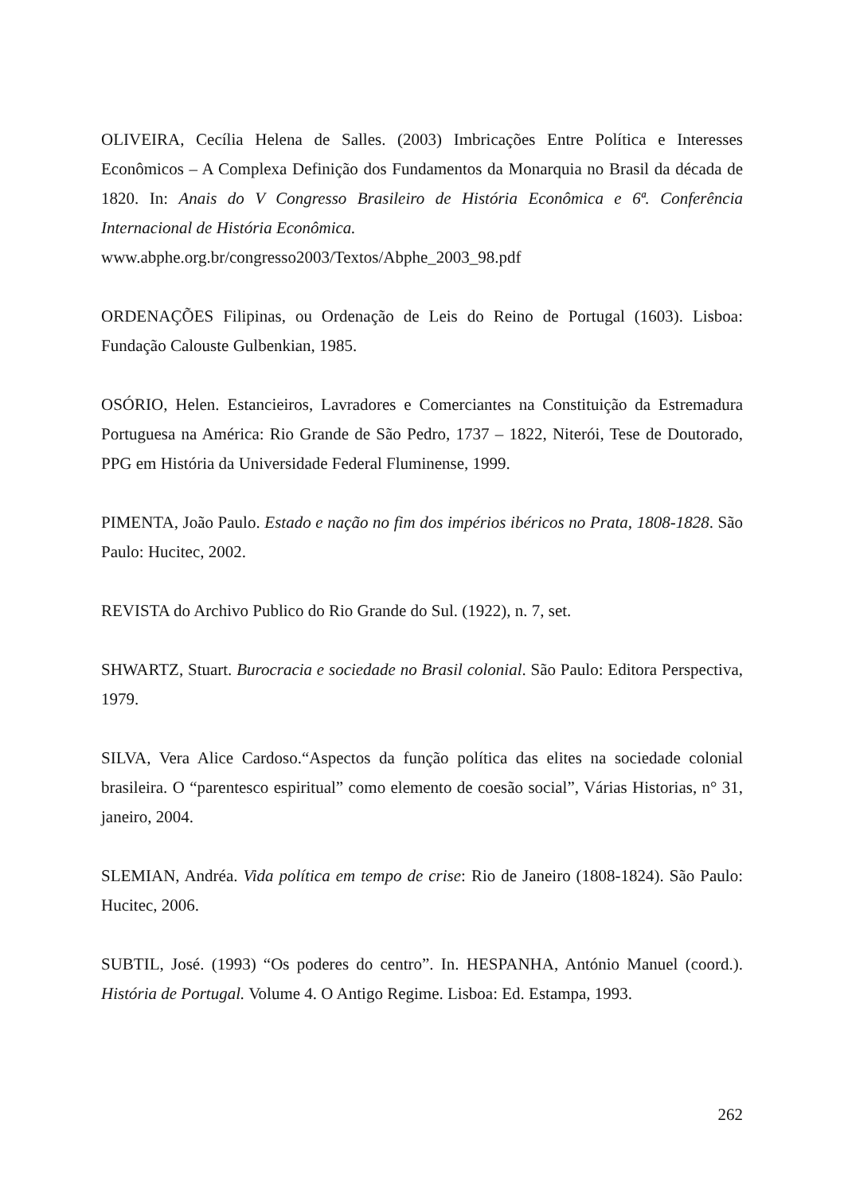OLIVEIRA, Cecília Helena de Salles. (2003) Imbricações Entre Política e Interesses Econômicos – A Complexa Definição dos Fundamentos da Monarquia no Brasil da década de 1820. In: Anais do V Congresso Brasileiro de História Econômica e 6ª. Conferência Internacional de História Econômica.
www.abphe.org.br/congresso2003/Textos/Abphe_2003_98.pdf
ORDENAÇÕES Filipinas, ou Ordenação de Leis do Reino de Portugal (1603). Lisboa: Fundação Calouste Gulbenkian, 1985.
OSÓRIO, Helen. Estancieiros, Lavradores e Comerciantes na Constituição da Estremadura Portuguesa na América: Rio Grande de São Pedro, 1737 – 1822, Niterói, Tese de Doutorado, PPG em História da Universidade Federal Fluminense, 1999.
PIMENTA, João Paulo. Estado e nação no fim dos impérios ibéricos no Prata, 1808-1828. São Paulo: Hucitec, 2002.
REVISTA do Archivo Publico do Rio Grande do Sul. (1922), n. 7, set.
SHWARTZ, Stuart. Burocracia e sociedade no Brasil colonial. São Paulo: Editora Perspectiva, 1979.
SILVA, Vera Alice Cardoso.“Aspectos da função política das elites na sociedade colonial brasileira. O “parentesco espiritual” como elemento de coesão social”, Várias Historias, n° 31, janeiro, 2004.
SLEMIAN, Andréa. Vida política em tempo de crise: Rio de Janeiro (1808-1824). São Paulo: Hucitec, 2006.
SUBTIL, José. (1993) “Os poderes do centro”. In. HESPANHA, António Manuel (coord.). História de Portugal. Volume 4. O Antigo Regime. Lisboa: Ed. Estampa, 1993.
262